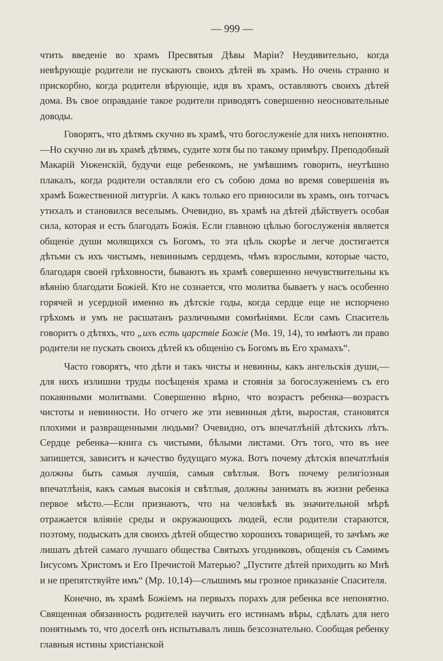— 999 —
чтить введеніе во храмъ Пресвятыя Дѣвы Маріи? Неудивительно, когда невѣрующіе родители не пускаютъ своихъ дѣтей въ храмъ. Но очень странно и прискорбно, когда родители вѣрующіе, идя въ храмъ, оставляютъ своихъ дѣтей дома. Въ свое оправданіе такое родители приводятъ совершенно неосновательные доводы.
Говорятъ, что дѣтямъ скучно въ храмѣ, что богослуженіе для нихъ непонятно.—Но скучно ли въ храмѣ дѣтямъ, судите хотя бы по такому примѣру. Преподобный Макарій Унженскій, будучи еще ребенкомъ, не умѣвшимъ говорить, неутѣшно плакалъ, когда родители оставляли его съ собою дома во время совершенія въ храмѣ Божественной литургіи. А какъ только его приносили въ храмъ, онъ тотчасъ утихалъ и становился веселымъ. Очевидно, въ храмѣ на дѣтей дѣйствуетъ особая сила, которая и есть благодать Божія. Если главною цѣлью богослуженія является общеніе души молящихся съ Богомъ, то эта цѣль скорѣе и легче достигается дѣтьми съ ихъ чистымъ, невиннымъ сердцемъ, чѣмъ взрослыми, которые часто, благодаря своей грѣховности, бываютъ въ храмѣ совершенно нечувствительны къ вѣянію благодати Божіей. Кто не сознается, что молитва бываетъ у насъ особенно горячей и усердной именно въ дѣтскіе годы, когда сердце еще не испорчено грѣхомъ и умъ не расшатанъ различными сомнѣніями. Если самъ Спаситель говоритъ о дѣтяхъ, что „ихъ есть царствіе Божіе (Мѳ. 19, 14), то имѣютъ ли право родители не пускать своихъ дѣтей къ общенію съ Богомъ въ Его храмахъ“.
Часто говорятъ, что дѣти и такъ чисты и невинны, какъ ангельскія души,—для нихъ излишни труды посѣщенія храма и стоянія за богослуженіемъ съ его покаянными молитвами. Совершенно вѣрно, что возрастъ ребенка—возрастъ чистоты и невинности. Но отчего же эти невинныя дѣти, выростая, становятся плохими и развращенными людьми? Очевидно, отъ впечатлѣній дѣтскихъ лѣтъ. Сердце ребенка—книга съ чистыми, бѣлыми листами. Отъ того, что въ нее запишется, зависитъ и качество будущаго мужа. Вотъ почему дѣтскія впечатлѣнія должны быть самыя лучшія, самыя свѣтлыя. Вотъ почему религіозныя впечатлѣнія, какъ самыя высокія и свѣтлыя, должны занимать въ жизни ребенка первое мѣсто.—Если признаютъ, что на человѣкѣ въ значительной мѣрѣ отражается вліяніе среды и окружающихъ людей, если родители стараются, поэтому, подыскать для своихъ дѣтей общество хорошихъ товарищей, то зачѣмъ же лишать дѣтей самаго лучшаго общества Святыхъ угодниковъ, общенія съ Самимъ Іисусомъ Христомъ и Его Пречистой Матерью? „Пустите дѣтей приходить ко Мнѣ и не препятствуйте имъ“ (Мр. 10,14)—слышимъ мы грозное приказаніе Спасителя.
Конечно, въ храмѣ Божіемъ на первыхъ порахъ для ребенка все непонятно. Священная обязанность родителей научить его истинамъ вѣры, сдѣлать для него понятнымъ то, что доселѣ онъ испытывалъ лишь безсознательно. Сообщая ребенку главныя истины христіанской